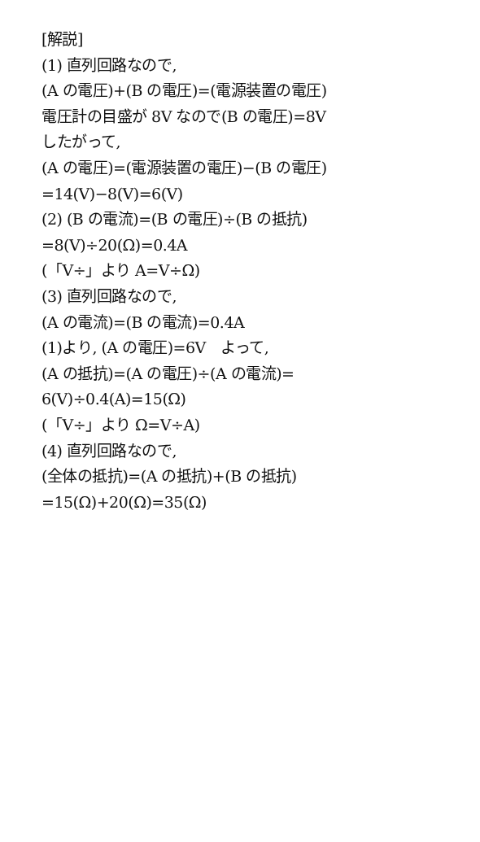[解説]
(1) 直列回路なので,
(A の電圧)+(B の電圧)=(電源装置の電圧)
電圧計の目盛が 8V なので(B の電圧)=8V
したがって,
(A の電圧)=(電源装置の電圧)−(B の電圧)
=14(V)−8(V)=6(V)
(2) (B の電流)=(B の電圧)÷(B の抵抗)
=8(V)÷20(Ω)=0.4A
(「V÷」より A=V÷Ω)
(3) 直列回路なので,
(A の電流)=(B の電流)=0.4A
(1)より, (A の電圧)=6V　よって,
(A の抵抗)=(A の電圧)÷(A の電流)=
6(V)÷0.4(A)=15(Ω)
(「V÷」より Ω=V÷A)
(4) 直列回路なので,
(全体の抵抗)=(A の抵抗)+(B の抵抗)
=15(Ω)+20(Ω)=35(Ω)